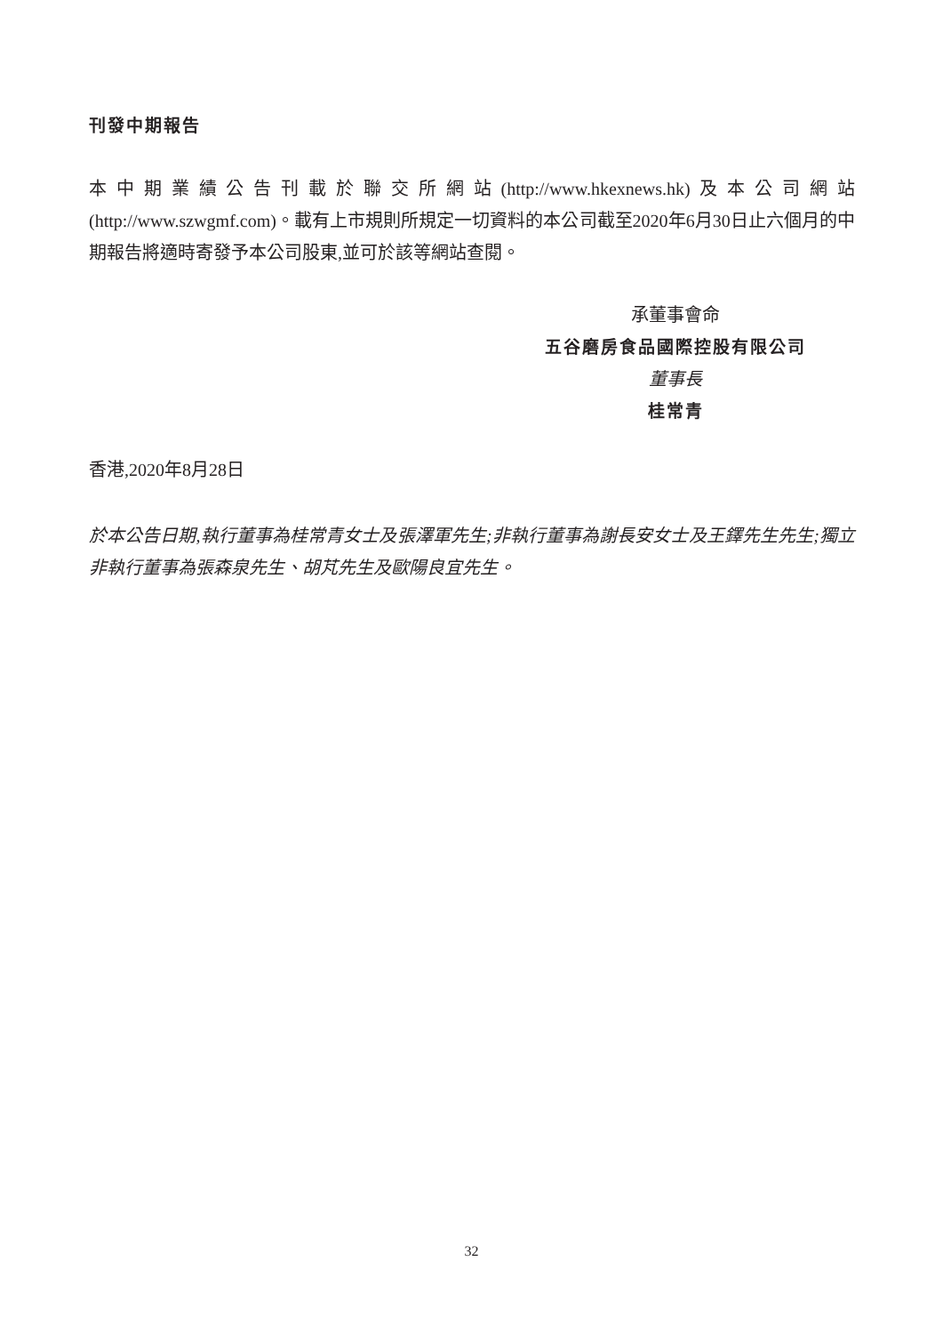刊發中期報告
本中期業績公告刊載於聯交所網站(http://www.hkexnews.hk)及本公司網站(http://www.szwgmf.com)。載有上市規則所規定一切資料的本公司截至2020年6月30日止六個月的中期報告將適時寄發予本公司股東,並可於該等網站查閱。
承董事會命
五谷磨房食品國際控股有限公司
董事長
桂常青
香港,2020年8月28日
於本公告日期,執行董事為桂常青女士及張澤軍先生;非執行董事為謝長安女士及王鐸先生先生;獨立非執行董事為張森泉先生、胡芃先生及歐陽良宜先生。
32